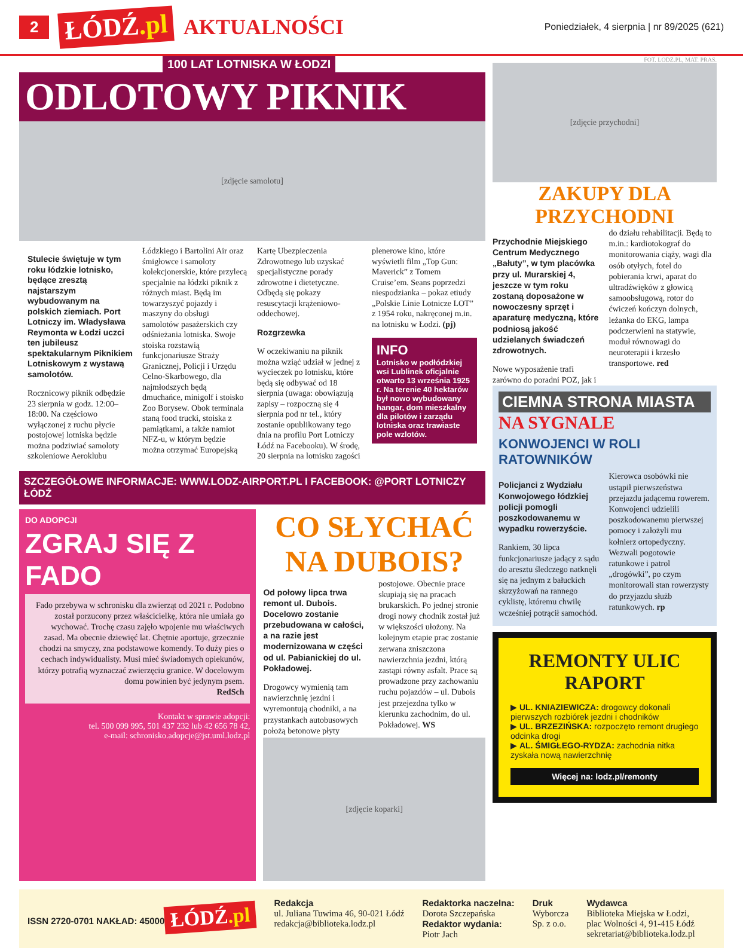2 ŁÓDŹ.pl AKTUALNOŚCI Poniedziałek, 4 sierpnia | nr 89/2025 (621)
100 LAT LOTNISKA W ŁODZI
ODLOTOWY PIKNIK
[zdjęcie samolotu]
Stulecie świętuje w tym roku łódzkie lotnisko, będące zresztą najstarszym wybudowanym na polskich ziemiach. Port Lotniczy im. Władysława Reymonta w Łodzi uczci ten jubileusz spektakularnym Piknikiem Lotniskowym z wystawą samolotów.
Rocznicowy piknik odbędzie 23 sierpnia w godz. 12:00–18:00. Na częściowo wyłączonej z ruchu płycie postojowej lotniska będzie można podziwiać samoloty szkoleniowe Aeroklubu Łódzkiego i Bartolini Air oraz śmigłowce i samoloty kolekcjonerskie, które przylecą specjalnie na łódzki piknik z różnych miast. Będą im towarzyszyć pojazdy i maszyny do obsługi samolotów pasażerskich czy odśnieżania lotniska. Swoje stoiska rozstawią funkcjonariusze Straży Granicznej, Policji i Urzędu Celno-Skarbowego, dla najmłodszych będą dmuchańce, minigolf i stoisko Zoo Borysew. Obok terminala staną food trucki, stoiska z pamiątkami, a także namiot NFZ-u, w którym będzie można otrzymać Europejską Kartę Ubezpieczenia Zdrowotnego lub uzyskać specjalistyczne porady zdrowotne i dietetyczne. Odbędą się pokazy resuscytacji krążeniowo-oddechowej.
Rozgrzewka
W oczekiwaniu na piknik można wziąć udział w jednej z wycieczek po lotnisku, które będą się odbywać od 18 sierpnia (uwaga: obowiązują zapisy – rozpoczną się 4 sierpnia pod nr tel., który zostanie opublikowany tego dnia na profilu Port Lotniczy Łódź na Facebooku). W środę, 20 sierpnia na lotnisku zagości plenerowe kino, które wyświetli film „Top Gun: Maverick” z Tomem Cruise’em. Seans poprzedzi niespodzianka – pokaz etiudy „Polskie Linie Lotnicze LOT” z 1954 roku, nakręconej m.in. na lotnisku w Łodzi. (pj)
INFO
Lotnisko w podłódzkiej wsi Lublinek oficjalnie otwarto 13 września 1925 r. Na terenie 40 hektarów był nowo wybudowany hangar, dom mieszkalny dla pilotów i zarządu lotniska oraz trawiaste pole wzlotów.
SZCZEGÓŁOWE INFORMACJE: WWW.LODZ-AIRPORT.PL I FACEBOOK: @PORT LOTNICZY ŁÓDŹ
DO ADOPCJI
ZGRAJ SIĘ Z FADO
Fado przebywa w schronisku dla zwierząt od 2021 r. Podobno został porzucony przez właścicielkę, która nie umiała go wychować. Trochę czasu zajęło wpojenie mu właściwych zasad. Ma obecnie dziewięć lat. Chętnie aportuje, grzecznie chodzi na smyczy, zna podstawowe komendy. To duży pies o cechach indywidualisty. Musi mieć świadomych opiekunów, którzy potrafią wyznaczać zwierzęciu granice. W docelowym domu powinien być jedynym psem.
RedSch
Kontakt w sprawie adopcji:
tel. 500 099 995, 501 437 232 lub 42 656 78 42,
e-mail: schronisko.adopcje@jst.uml.lodz.pl
CO SŁYCHAĆ NA DUBOIS?
Od połowy lipca trwa remont ul. Dubois. Docelowo zostanie przebudowana w całości, a na razie jest modernizowana w części od ul. Pabianickiej do ul. Pokładowej.
Drogowcy wymienią tam nawierzchnię jezdni i wyremontują chodniki, a na przystankach autobusowych położą betonowe płyty postojowe. Obecnie prace skupiają się na pracach brukarskich. Po jednej stronie drogi nowy chodnik został już w większości ułożony. Na kolejnym etapie prac zostanie zerwana zniszczona nawierzchnia jezdni, którą zastąpi równy asfalt. Prace są prowadzone przy zachowaniu ruchu pojazdów – ul. Dubois jest przejezdna tylko w kierunku zachodnim, do ul. Pokładowej. WS
[zdjęcie koparki]
FOT. LODZ.PL, MAT. PRAS.
[zdjęcie przychodni]
ZAKUPY DLA PRZYCHODNI
Przychodnie Miejskiego Centrum Medycznego „Bałuty”, w tym placówka przy ul. Murarskiej 4, jeszcze w tym roku zostaną doposażone w nowoczesny sprzęt i aparaturę medyczną, które podniosą jakość udzielanych świadczeń zdrowotnych.
Nowe wyposażenie trafi zarówno do poradni POZ, jak i do działu rehabilitacji. Będą to m.in.: kardiotokograf do monitorowania ciąży, wagi dla osób otyłych, fotel do pobierania krwi, aparat do ultradźwięków z głowicą samoobsługową, rotor do ćwiczeń kończyn dolnych, leżanka do EKG, lampa podczerwieni na statywie, moduł równowagi do neuroterapii i krzesło transportowe. red
CIEMNA STRONA MIASTA
NA SYGNALE
KONWOJENCI W ROLI RATOWNIKÓW
Policjanci z Wydziału Konwojowego łódzkiej policji pomogli poszkodowanemu w wypadku rowerzyście.
Rankiem, 30 lipca funkcjonariusze jadący z sądu do aresztu śledczego natknęli się na jednym z bałuckich skrzyżowań na rannego cyklistę, któremu chwilę wcześniej potrącił samochód. Kierowca osobówki nie ustąpił pierwszeństwa przejazdu jadącemu rowerem. Konwojenci udzielili poszkodowanemu pierwszej pomocy i założyli mu kołnierz ortopedyczny. Wezwali pogotowie ratunkowe i patrol „drogówki”, po czym monitorowali stan rowerzysty do przyjazdu służb ratunkowych. rp
REMONTY ULIC
RAPORT
▶ UL. KNIAZIEWICZA: drogowcy dokonali pierwszych rozbiórek jezdni i chodników
▶ UL. BRZEZIŃSKA: rozpoczęto remont drugiego odcinka drogi
▶ AL. ŚMIGŁEGO-RYDZA: zachodnia nitka zyskała nową nawierzchnię
Więcej na: lodz.pl/remonty
ISSN 2720-0701 NAKŁAD: 45000
ŁÓDŹ.pl
Redakcja
ul. Juliana Tuwima 46, 90-021 Łódź
redakcja@biblioteka.lodz.pl
Redaktorka naczelna:
Dorota Szczepańska
Redaktor wydania:
Piotr Jach
Druk
Wyborcza
Sp. z o.o.
Wydawca
Biblioteka Miejska w Łodzi,
plac Wolności 4, 91-415 Łódź
sekretariat@biblioteka.lodz.pl